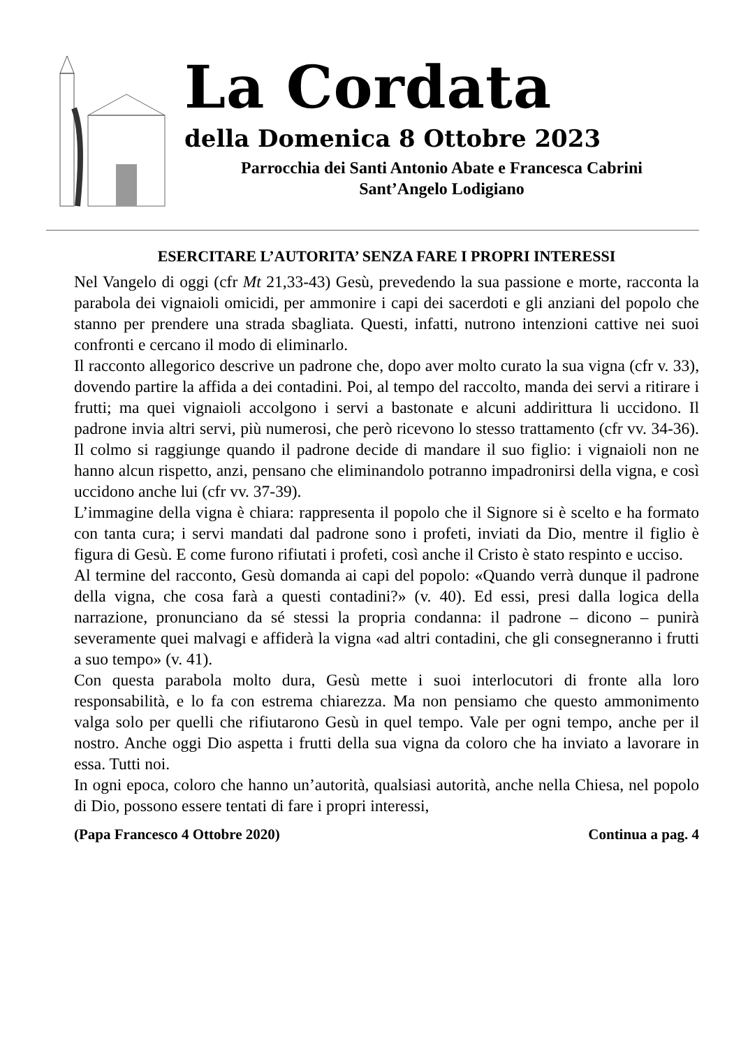La Cordata
della Domenica 8 Ottobre 2023
Parrocchia dei Santi Antonio Abate e Francesca Cabrini
Sant’Angelo Lodigiano
ESERCITARE L’AUTORITA’ SENZA FARE I PROPRI INTERESSI
Nel Vangelo di oggi (cfr Mt 21,33-43) Gesù, prevedendo la sua passione e morte, racconta la parabola dei vignaioli omicidi, per ammonire i capi dei sacerdoti e gli anziani del popolo che stanno per prendere una strada sbagliata. Questi, infatti, nutrono intenzioni cattive nei suoi confronti e cercano il modo di eliminarlo.
Il racconto allegorico descrive un padrone che, dopo aver molto curato la sua vigna (cfr v. 33), dovendo partire la affida a dei contadini. Poi, al tempo del raccolto, manda dei servi a ritirare i frutti; ma quei vignaioli accolgono i servi a bastonate e alcuni addirittura li uccidono. Il padrone invia altri servi, più numerosi, che però ricevono lo stesso trattamento (cfr vv. 34-36). Il colmo si raggiunge quando il padrone decide di mandare il suo figlio: i vignaioli non ne hanno alcun rispetto, anzi, pensano che eliminandolo potranno impadronirsi della vigna, e così uccidono anche lui (cfr vv. 37-39).
L’immagine della vigna è chiara: rappresenta il popolo che il Signore si è scelto e ha formato con tanta cura; i servi mandati dal padrone sono i profeti, inviati da Dio, mentre il figlio è figura di Gesù. E come furono rifiutati i profeti, così anche il Cristo è stato respinto e ucciso.
Al termine del racconto, Gesù domanda ai capi del popolo: «Quando verrà dunque il padrone della vigna, che cosa farà a questi contadini?» (v. 40). Ed essi, presi dalla logica della narrazione, pronunciano da sé stessi la propria condanna: il padrone – dicono – punirà severamente quei malvagi e affiderà la vigna «ad altri contadini, che gli consegneranno i frutti a suo tempo» (v. 41).
Con questa parabola molto dura, Gesù mette i suoi interlocutori di fronte alla loro responsabilità, e lo fa con estrema chiarezza. Ma non pensiamo che questo ammonimento valga solo per quelli che rifiutarono Gesù in quel tempo. Vale per ogni tempo, anche per il nostro. Anche oggi Dio aspetta i frutti della sua vigna da coloro che ha inviato a lavorare in essa. Tutti noi.
In ogni epoca, coloro che hanno un’autorità, qualsiasi autorità, anche nella Chiesa, nel popolo di Dio, possono essere tentati di fare i propri interessi,
(Papa Francesco 4 Ottobre 2020) Continua a pag. 4